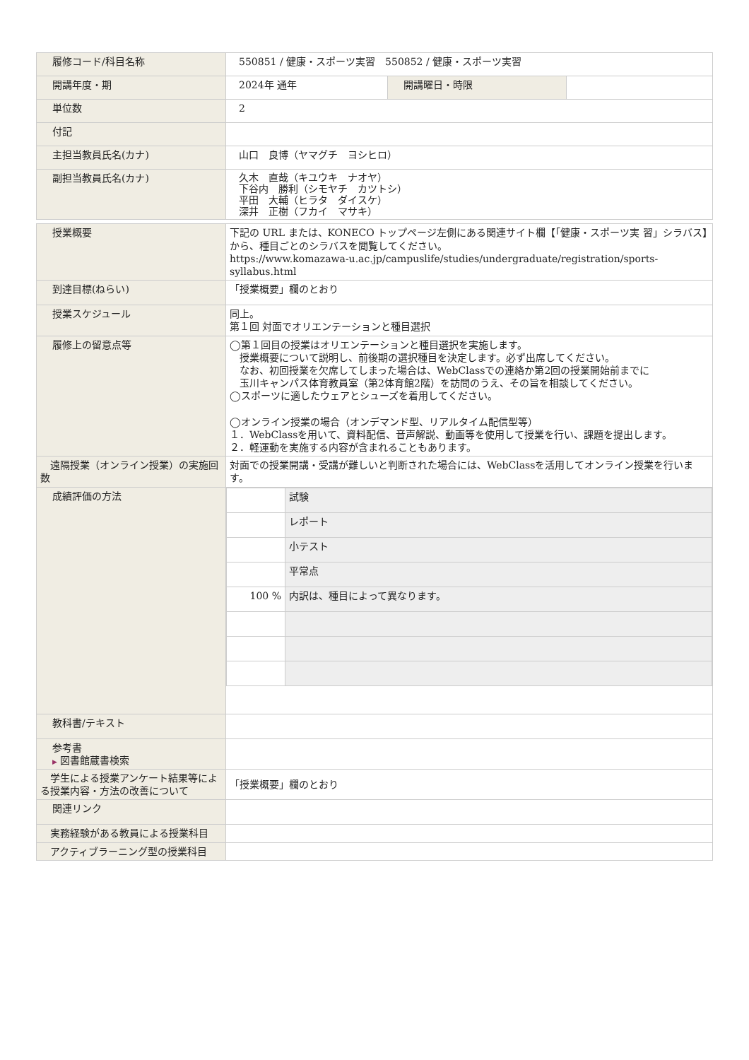| 履修コード/科目名称 | 550851 / 健康・スポーツ実習 550852 / 健康・スポーツ実習 | | |
| 開講年度・期 | 2024年 通年 | 開講曜日・時限 | |
| 単位数 | 2 | | |
| 付記 | | | |
| 主担当教員氏名(カナ) | 山口 良博（ヤマグチ ヨシヒロ） | | |
| 副担当教員氏名(カナ) | 久木 直哉（キユウキ ナオヤ） 下谷内 勝利（シモヤチ カツトシ） 平田 大輔（ヒラタ ダイスケ） 深井 正樹（フカイ マサキ） | | |
| 授業概要 | 下記の URL または、KONECO トップページ左側にある関連サイト欄【「健康・スポーツ実 習」シラバス】から、種目ごとのシラバスを閲覧してください。 https://www.komazawa-u.ac.jp/campuslife/studies/undergraduate/registration/sports-syllabus.html |
| 到達目標(ねらい) | 「授業概要」欄のとおり |
| 授業スケジュール | 同上。 第１回 対面でオリエンテーションと種目選択 |
| 履修上の留意点等 | ◯第１回目の授業はオリエンテーションと種目選択を実施します。 授業概要について説明し、前後期の選択種目を決定します。必ず出席してください。 なお、初回授業を欠席してしまった場合は、WebClassでの連絡か第2回の授業開始前までに 玉川キャンパス体育教員室（第2体育館2階）を訪問のうえ、その旨を相談してください。 ◯スポーツに適したウェアとシューズを着用してください。 ◯オンライン授業の場合（オンデマンド型、リアルタイム配信型等） １．WebClassを用いて、資料配信、音声解説、動画等を使用して授業を行い、課題を提出します。 ２．軽運動を実施する内容が含まれることもあります。 |
| 遠隔授業（オンライン授業）の実施回数 | 対面での授業開講・受講が難しいと判断された場合には、WebClassを活用してオンライン授業を行います。 |
| 成績評価の方法 | / / 試験 / / / レポート / / / 小テスト / / / 平常点 / / 100 % / 内訳は、種目によって異なります。 / |
| 教科書/テキスト | |
| 参考書 ▶ 図書館蔵書検索 | |
| 学生による授業アンケート結果等による授業内容・方法の改善について | 「授業概要」欄のとおり |
| 関連リンク | |
| 実務経験がある教員による授業科目 | |
| アクティブラーニング型の授業科目 | |